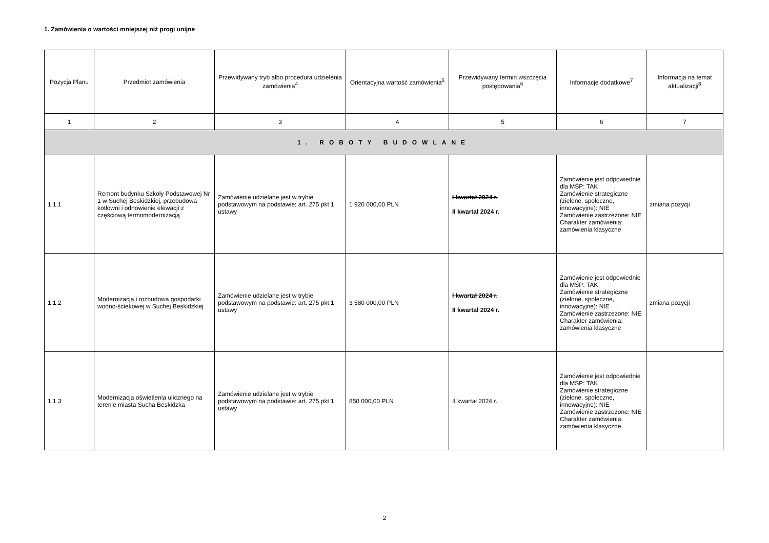1. Zamówienia o wartości mniejszej niż progi unijne
| Pozycja Planu | Przedmiot zamówienia | Przewidywany tryb albo procedura udzielenia zamówienia<sup>4</sup> | Orientacyjna wartość zamówienia<sup>5</sup> | Przewidywany termin wszczęcia postępowania<sup>6</sup> | Informacje dodatkowe<sup>7</sup> | Informacja na temat aktualizacji<sup>8</sup> |
| --- | --- | --- | --- | --- | --- | --- |
| 1 | 2 | 3 | 4 | 5 | 6 | 7 |
| 1. ROBOTY BUDOWLANE | | | | | | |
| 1.1.1 | Remont budynku Szkoły Podstawowej Nr 1 w Suchej Beskidzkiej, przebudowa kotłowni i odnowienie elewacji z częściową termomodernizacją | Zamówienie udzielane jest w trybie podstawowym na podstawie: art. 275 pkt 1 ustawy | 1 920 000,00 PLN | I kwartał 2024 r. II kwartał 2024 r. | Zamówienie jest odpowiednie dla MŚP: TAK Zamówienie strategiczne (zielone, społeczne, innowacyjne): NIE Zamówienie zastrzeżone: NIE Charakter zamówienia: zamówienia klasyczne | zmiana pozycji |
| 1.1.2 | Modernizacja i rozbudowa gospodarki wodno-ściekowej w Suchej Beskidzkiej | Zamówienie udzielane jest w trybie podstawowym na podstawie: art. 275 pkt 1 ustawy | 3 580 000,00 PLN | I kwartał 2024 r. II kwartał 2024 r. | Zamówienie jest odpowiednie dla MŚP: TAK Zamówienie strategiczne (zielone, społeczne, innowacyjne): NIE Zamówienie zastrzeżone: NIE Charakter zamówienia: zamówienia klasyczne | zmiana pozycji |
| 1.1.3 | Modernizacja oświetlenia ulicznego na terenie miasta Sucha Beskidzka | Zamówienie udzielane jest w trybie podstawowym na podstawie: art. 275 pkt 1 ustawy | 850 000,00 PLN | II kwartał 2024 r. | Zamówienie jest odpowiednie dla MŚP: TAK Zamówienie strategiczne (zielone, społeczne, innowacyjne): NIE Zamówienie zastrzeżone: NIE Charakter zamówienia: zamówienia klasyczne | |
2